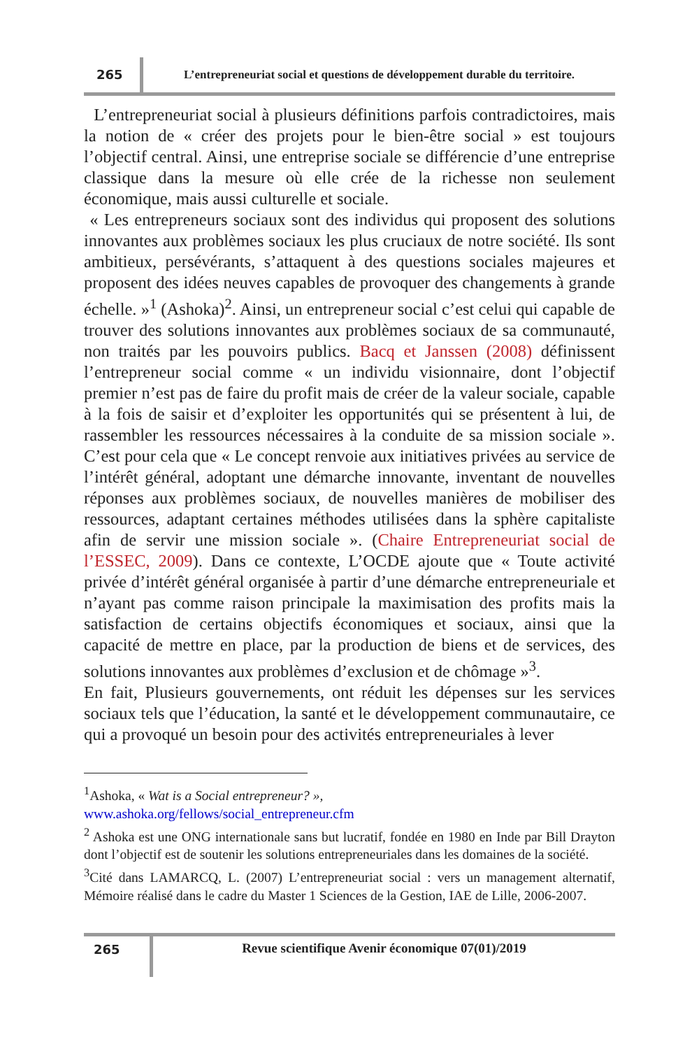265
L’entrepreneuriat social et questions de développement durable du territoire.
L’entrepreneuriat social à plusieurs définitions parfois contradictoires, mais la notion de « créer des projets pour le bien-être social » est toujours l’objectif central. Ainsi, une entreprise sociale se différencie d’une entreprise classique dans la mesure où elle crée de la richesse non seulement économique, mais aussi culturelle et sociale.
« Les entrepreneurs sociaux sont des individus qui proposent des solutions innovantes aux problèmes sociaux les plus cruciaux de notre société. Ils sont ambitieux, persévérants, s’attaquent à des questions sociales majeures et proposent des idées neuves capables de provoquer des changements à grande échelle. »<sup>1</sup> (Ashoka)<sup>2</sup>. Ainsi, un entrepreneur social c’est celui qui capable de trouver des solutions innovantes aux problèmes sociaux de sa communauté, non traités par les pouvoirs publics. Bacq et Janssen (2008) définissent l’entrepreneur social comme « un individu visionnaire, dont l’objectif premier n’est pas de faire du profit mais de créer de la valeur sociale, capable à la fois de saisir et d’exploiter les opportunités qui se présentent à lui, de rassembler les ressources nécessaires à la conduite de sa mission sociale ». C’est pour cela que « Le concept renvoie aux initiatives privées au service de l’intérêt général, adoptant une démarche innovante, inventant de nouvelles réponses aux problèmes sociaux, de nouvelles manières de mobiliser des ressources, adaptant certaines méthodes utilisées dans la sphère capitaliste afin de servir une mission sociale ». (Chaire Entrepreneuriat social de l’ESSEC, 2009). Dans ce contexte, L’OCDE ajoute que « Toute activité privée d’intérêt général organisée à partir d’une démarche entrepreneuriale et n’ayant pas comme raison principale la maximisation des profits mais la satisfaction de certains objectifs économiques et sociaux, ainsi que la capacité de mettre en place, par la production de biens et de services, des solutions innovantes aux problèmes d’exclusion et de chômage »<sup>3</sup>.
En fait, Plusieurs gouvernements, ont réduit les dépenses sur les services sociaux tels que l’éducation, la santé et le développement communautaire, ce qui a provoqué un besoin pour des activités entrepreneuriales à lever
<sup>1</sup> Ashoka, « Wat is a Social entrepreneur? »,
www.ashoka.org/fellows/social_entrepreneur.cfm
<sup>2</sup> Ashoka est une ONG internationale sans but lucratif, fondée en 1980 en Inde par Bill Drayton dont l’objectif est de soutenir les solutions entrepreneuriales dans les domaines de la société.
<sup>3</sup> Cité dans LAMARCQ, L. (2007) L’entrepreneuriat social : vers un management alternatif, Mémoire réalisé dans le cadre du Master 1 Sciences de la Gestion, IAE de Lille, 2006-2007.
265 Revue scientifique Avenir économique 07(01)/2019